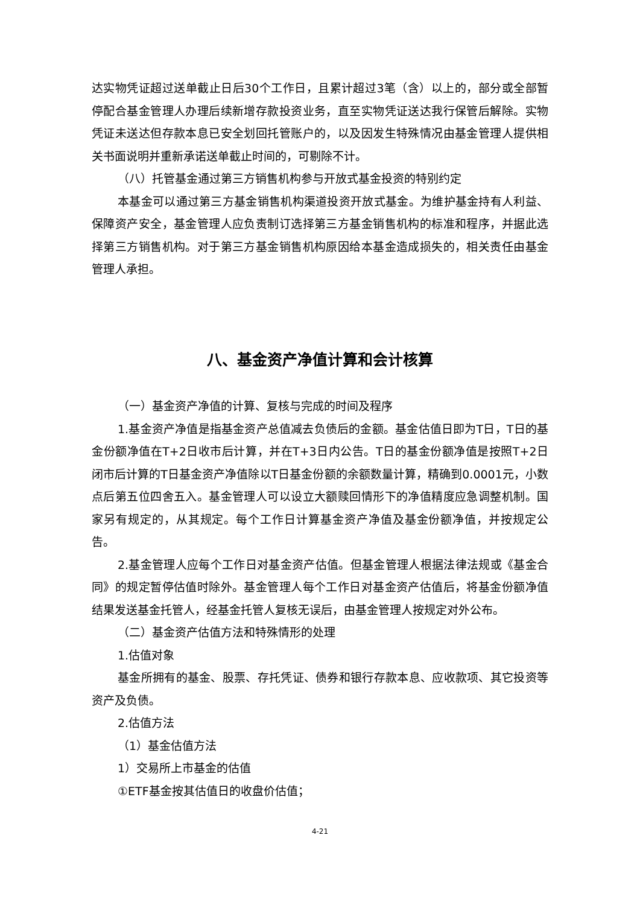达实物凭证超过送单截止日后30个工作日，且累计超过3笔（含）以上的，部分或全部暂停配合基金管理人办理后续新增存款投资业务，直至实物凭证送达我行保管后解除。实物凭证未送达但存款本息已安全划回托管账户的，以及因发生特殊情况由基金管理人提供相关书面说明并重新承诺送单截止时间的，可剔除不计。
（八）托管基金通过第三方销售机构参与开放式基金投资的特别约定
本基金可以通过第三方基金销售机构渠道投资开放式基金。为维护基金持有人利益、保障资产安全，基金管理人应负责制订选择第三方基金销售机构的标准和程序，并据此选择第三方销售机构。对于第三方基金销售机构原因给本基金造成损失的，相关责任由基金管理人承担。
八、基金资产净值计算和会计核算
（一）基金资产净值的计算、复核与完成的时间及程序
1.基金资产净值是指基金资产总值减去负债后的金额。基金估值日即为T日，T日的基金份额净值在T+2日收市后计算，并在T+3日内公告。T日的基金份额净值是按照T+2日闭市后计算的T日基金资产净值除以T日基金份额的余额数量计算，精确到0.0001元，小数点后第五位四舍五入。基金管理人可以设立大额赎回情形下的净值精度应急调整机制。国家另有规定的，从其规定。每个工作日计算基金资产净值及基金份额净值，并按规定公告。
2.基金管理人应每个工作日对基金资产估值。但基金管理人根据法律法规或《基金合同》的规定暂停估值时除外。基金管理人每个工作日对基金资产估值后，将基金份额净值结果发送基金托管人，经基金托管人复核无误后，由基金管理人按规定对外公布。
（二）基金资产估值方法和特殊情形的处理
1.估值对象
基金所拥有的基金、股票、存托凭证、债券和银行存款本息、应收款项、其它投资等资产及负债。
2.估值方法
（1）基金估值方法
1）交易所上市基金的估值
①ETF基金按其估值日的收盘价估值；
4-21